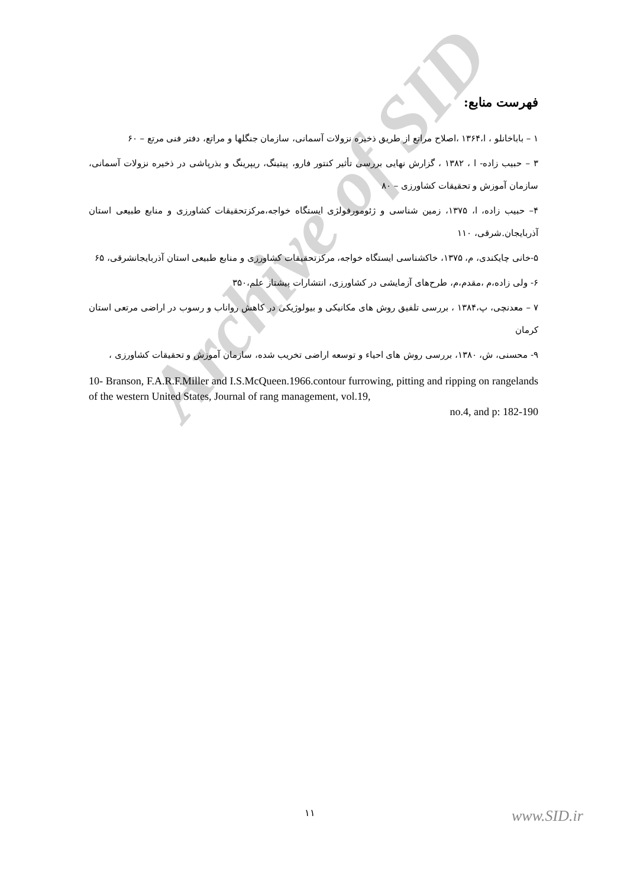Archive of SID
فهرست منابع:
۱ – باباخانلو ، ا،۱۳۶۴ ،اصلاح مراتع از طریق ذخیره نزولات آسمانی، سازمان جنگلها و مراتع، دفتر فنی مرتع – ۶۰
۳ – حبیب زاده- ا ، ۱۳۸۲ ، گزارش نهایی بررسی تأثیر کنتور فارو، پیتینگ، ریپرینگ و بذرپاشی در ذخیره نزولات آسمانی، سازمان آموزش و تحقیقات کشاورزی – ۸۰
۴– حبیب زاده، ا، ۱۳۷۵، زمین شناسی و ژئومورفولژی ایستگاه خواجه،مرکزتحقیقات کشاورزی و منابع طبیعی استان آذربایجان.شرقی، ۱۱۰
۵-خانی چایکندی، م، ۱۳۷۵، خاکشناسی ایستگاه خواجه، مرکزتحقیقات کشاورزی و منابع طبیعی استان آذربایجانشرقی، ۶۵
۶- ولی زاده،م ،مقدم،م، طرح‌های آزمایشی در کشاورزی، انتشارات پیشتاز علم،۳۵۰
۷ – معدنچی، پ،۱۳۸۴ ، بررسی تلفیق روش های مکانیکی و بیولوژیکی در کاهش رواناب و رسوب در اراضی مرتعی استان کرمان
۹- محسنی، ش، ۱۳۸۰، بررسی روش های احیاء و توسعه اراضی تخریب شده، سازمان آموزش و تحقیقات کشاورزی ،
10- Branson, F.A.R.F.Miller and I.S.McQueen.1966.contour furrowing, pitting and ripping on rangelands of the western United States, Journal of rang management, vol.19,
no.4, and p: 182-190
۱۱ www.SID.ir